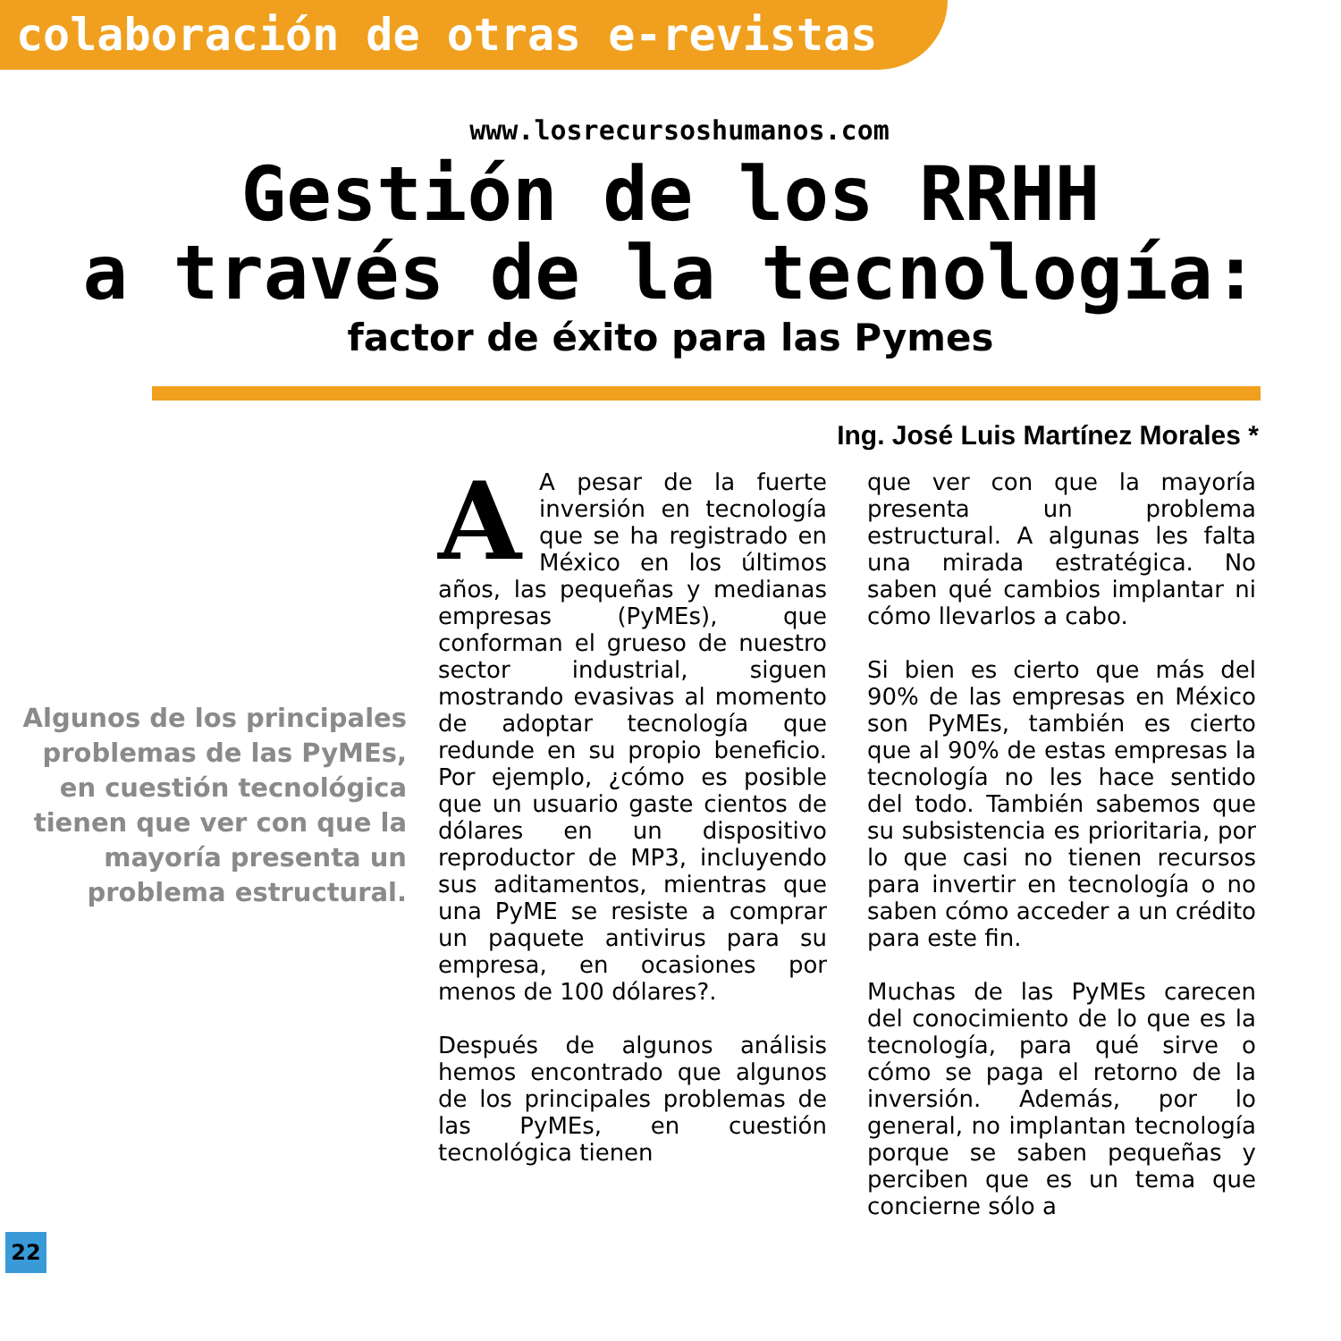colaboración de otras e-revistas
www.losrecursoshumanos.com
Gestión de los RRHH
a través de la tecnología:
factor de éxito para las Pymes
Ing. José Luis Martínez Morales *
Algunos de los principales problemas de las PyMEs, en cuestión tecnológica tienen que ver con que la mayoría presenta un problema estructural.
AA pesar de la fuerte inversión en tecnología que se ha registrado en México en los últimos años, las pequeñas y medianas empresas (PyMEs), que conforman el grueso de nuestro sector industrial, siguen mostrando evasivas al momento de adoptar tecnología que redunde en su propio beneficio. Por ejemplo, ¿cómo es posible que un usuario gaste cientos de dólares en un dispositivo reproductor de MP3, incluyendo sus aditamentos, mientras que una PyME se resiste a comprar un paquete antivirus para su empresa, en ocasiones por menos de 100 dólares?.
Después de algunos análisis hemos encontrado que algunos de los principales problemas de las PyMEs, en cuestión tecnológica tienen
que ver con que la mayoría presenta un problema estructural. A algunas les falta una mirada estratégica. No saben qué cambios implantar ni cómo llevarlos a cabo.
Si bien es cierto que más del 90% de las empresas en México son PyMEs, también es cierto que al 90% de estas empresas la tecnología no les hace sentido del todo. También sabemos que su subsistencia es prioritaria, por lo que casi no tienen recursos para invertir en tecnología o no saben cómo acceder a un crédito para este fin.
Muchas de las PyMEs carecen del conocimiento de lo que es la tecnología, para qué sirve o cómo se paga el retorno de la inversión. Además, por lo general, no implantan tecnología porque se saben pequeñas y perciben que es un tema que concierne sólo a
22